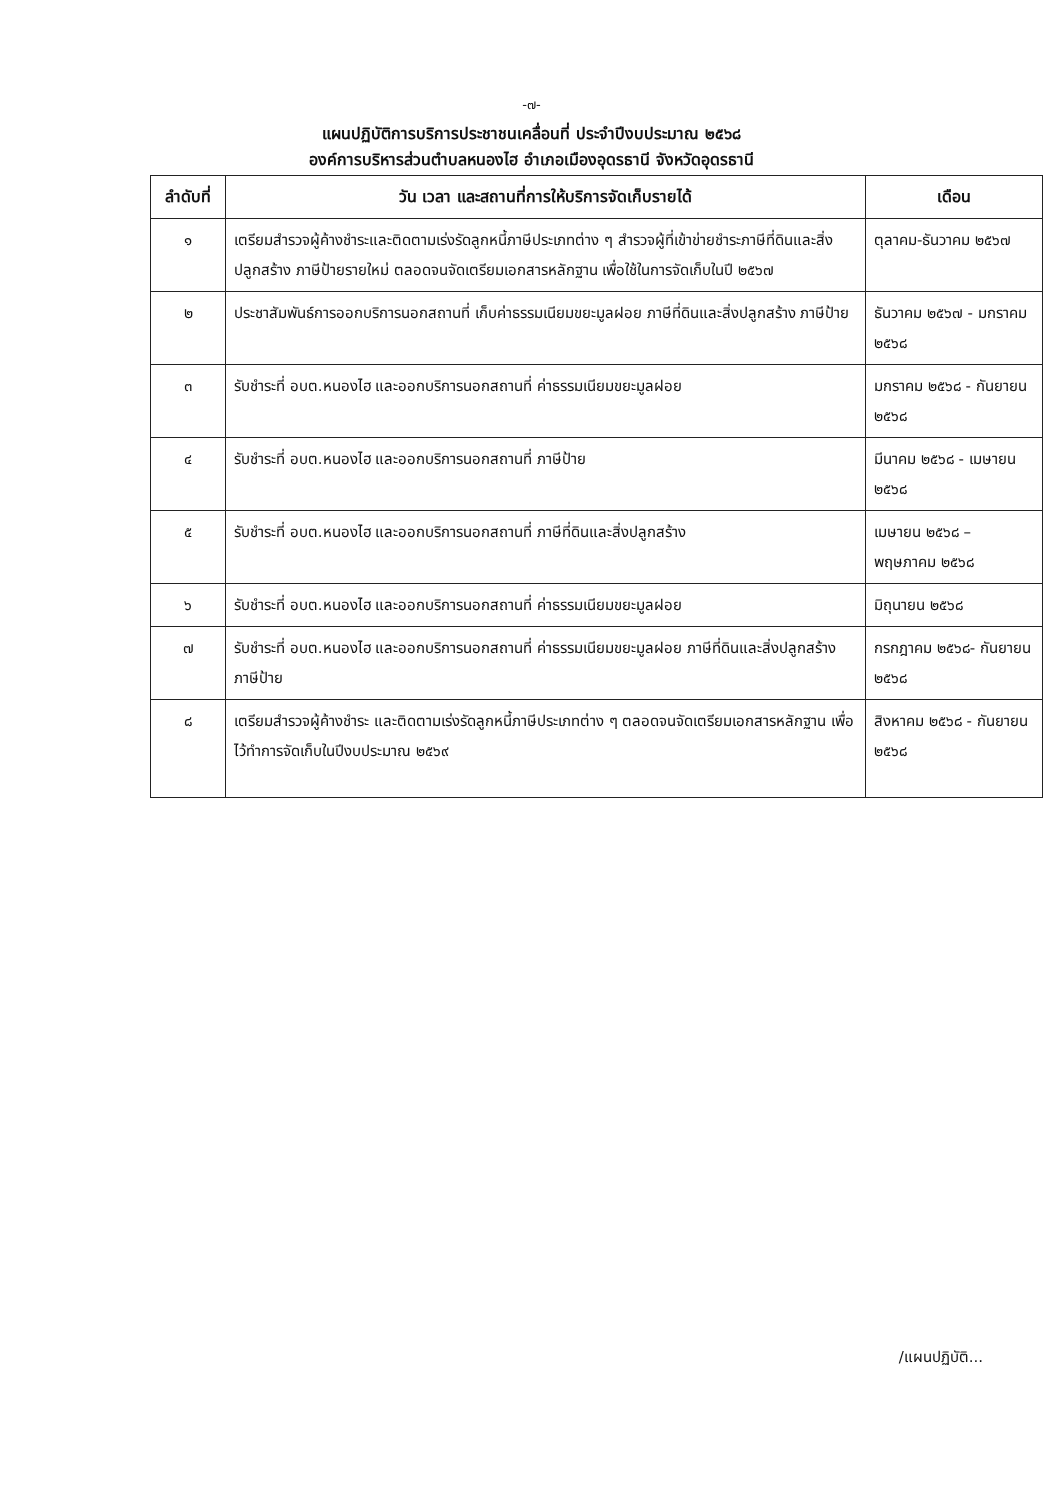-๗-
แผนปฏิบัติการบริการประชาชนเคลื่อนที่ ประจำปีงบประมาณ ๒๕๖๘
องค์การบริหารส่วนตำบลหนองไฮ อำเภอเมืองอุดรธานี จังหวัดอุดรธานี
| ลำดับที่ | วัน เวลา และสถานที่การให้บริการจัดเก็บรายได้ | เดือน |
| --- | --- | --- |
| ๑ | เตรียมสำรวจผู้ค้างชำระและติดตามเร่งรัดลูกหนี้ภาษีประเภทต่าง ๆ สำรวจผู้ที่เข้าข่ายชำระภาษีที่ดินและสิ่งปลูกสร้าง ภาษีป้ายรายใหม่ ตลอดจนจัดเตรียมเอกสารหลักฐาน เพื่อใช้ในการจัดเก็บในปี ๒๕๖๗ | ตุลาคม-ธันวาคม ๒๕๖๗ |
| ๒ | ประชาสัมพันธ์การออกบริการนอกสถานที่ เก็บค่าธรรมเนียมขยะมูลฝอย ภาษีที่ดินและสิ่งปลูกสร้าง ภาษีป้าย | ธันวาคม ๒๕๖๗ - มกราคม ๒๕๖๘ |
| ๓ | รับชำระที่ อบต.หนองไฮ และออกบริการนอกสถานที่ ค่าธรรมเนียมขยะมูลฝอย | มกราคม ๒๕๖๘ - กันยายน ๒๕๖๘ |
| ๔ | รับชำระที่ อบต.หนองไฮ และออกบริการนอกสถานที่ ภาษีป้าย | มีนาคม ๒๕๖๘ - เมษายน ๒๕๖๘ |
| ๕ | รับชำระที่ อบต.หนองไฮ และออกบริการนอกสถานที่ ภาษีที่ดินและสิ่งปลูกสร้าง | เมษายน ๒๕๖๘ – พฤษภาคม ๒๕๖๘ |
| ๖ | รับชำระที่ อบต.หนองไฮ และออกบริการนอกสถานที่ ค่าธรรมเนียมขยะมูลฝอย | มิถุนายน ๒๕๖๘ |
| ๗ | รับชำระที่ อบต.หนองไฮ และออกบริการนอกสถานที่ ค่าธรรมเนียมขยะมูลฝอย ภาษีที่ดินและสิ่งปลูกสร้าง ภาษีป้าย | กรกฎาคม ๒๕๖๘- กันยายน ๒๕๖๘ |
| ๘ | เตรียมสำรวจผู้ค้างชำระ และติดตามเร่งรัดลูกหนี้ภาษีประเภทต่าง ๆ ตลอดจนจัดเตรียมเอกสารหลักฐาน เพื่อไว้ทำการจัดเก็บในปีงบประมาณ ๒๕๖๙ | สิงหาคม ๒๕๖๘ - กันยายน ๒๕๖๘ |
/แผนปฏิบัติ...